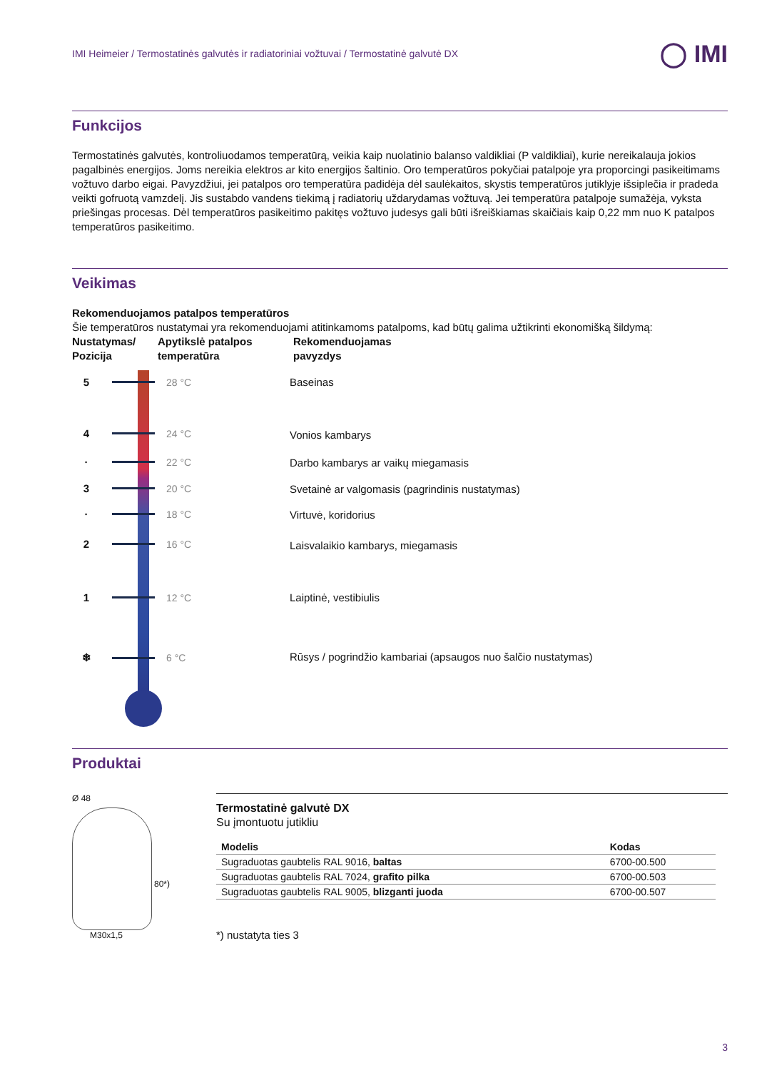IMI Heimeier / Termostatinės galvutės ir radiatoriniai vožtuvai / Termostatinė galvutė DX ◯ IMI
Funkcijos
Termostatinės galvutės, kontroliuodamos temperatūrą, veikia kaip nuolatinio balanso valdikliai (P valdikliai), kurie nereikalauja jokios pagalbinės energijos. Joms nereikia elektros ar kito energijos šaltinio. Oro temperatūros pokyčiai patalpoje yra proporcingi pasikeitimams vožtuvo darbo eigai. Pavyzdžiui, jei patalpos oro temperatūra padidėja dėl saulėkaitos, skystis temperatūros jutiklyje išsiplečia ir pradeda veikti gofruotą vamzdelį. Jis sustabdo vandens tiekimą į radiatorių uždarydamas vožtuvą. Jei temperatūra patalpoje sumažėja, vyksta priešingas procesas. Dėl temperatūros pasikeitimo pakitęs vožtuvo judesys gali būti išreiškiamas skaičiais kaip 0,22 mm nuo K patalpos temperatūros pasikeitimo.
Veikimas
Rekomenduojamos patalpos temperatūros
Šie temperatūros nustatymai yra rekomenduojami atitinkamoms patalpoms, kad būtų galima užtikrinti ekonomišką šildymą:
Nustatymas/ Pozicija
Apytikslė patalpos temperatūra
Rekomenduojamas
pavyzdys
5 28 °C
4 24 °C
· 22 °C
3 20 °C
· 18 °C
2 16 °C
1 12 °C
❄ 6 °C
Baseinas
Vonios kambarys
Darbo kambarys ar vaikų miegamasis
Svetainė ar valgomasis (pagrindinis nustatymas)
Virtuvė, koridorius
Laisvalaikio kambarys, miegamasis
Laiptinė, vestibiulis
Rūsys / pogrindžio kambariai (apsaugos nuo šalčio nustatymas)
Produktai
Ø 48
80*)
M30x1,5
Termostatinė galvutė DX
Su įmontuotu jutikliu
| Modelis | Kodas |
| --- | --- |
| Sugraduotas gaubtelis RAL 9016, baltas | 6700-00.500 |
| Sugraduotas gaubtelis RAL 7024, grafito pilka | 6700-00.503 |
| Sugraduotas gaubtelis RAL 9005, blizganti juoda | 6700-00.507 |
*) nustatyta ties 3
3